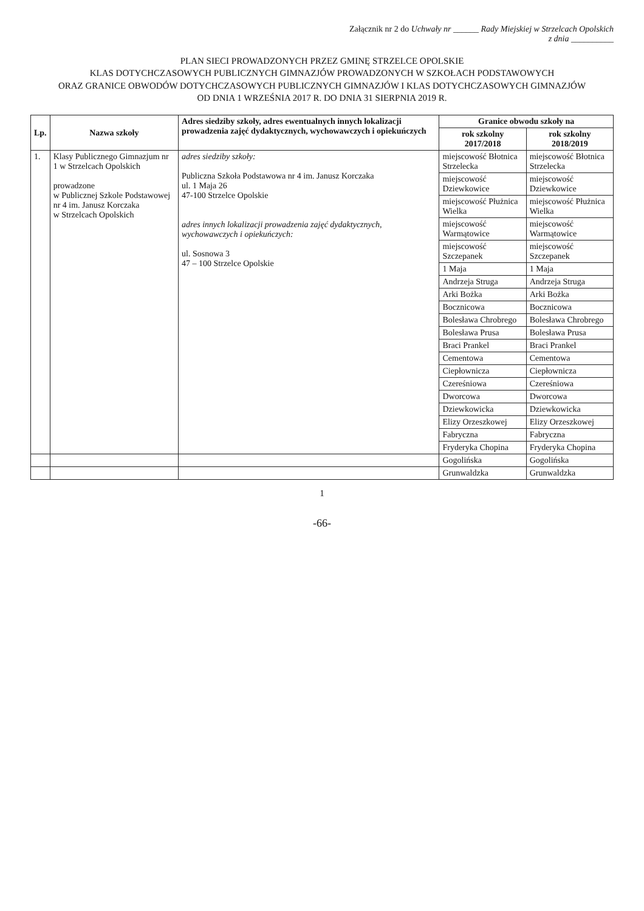Załącznik nr 2 do Uchwały nr ______ Rady Miejskiej w Strzelcach Opolskich
z dnia __________
PLAN SIECI PROWADZONYCH PRZEZ GMINĘ STRZELCE OPOLSKIE
KLAS DOTYCHCZASOWYCH PUBLICZNYCH GIMNAZJÓW PROWADZONYCH W SZKOŁACH PODSTAWOWYCH
ORAZ GRANICE OBWODÓW DOTYCHCZASOWYCH PUBLICZNYCH GIMNAZJÓW I KLAS DOTYCHCZASOWYCH GIMNAZJÓW
OD DNIA 1 WRZEŚNIA 2017 R. DO DNIA 31 SIERPNIA 2019 R.
| Lp. | Nazwa szkoły | Adres siedziby szkoły, adres ewentualnych innych lokalizacji prowadzenia zajęć dydaktycznych, wychowawczych i opiekuńczych | Granice obwodu szkoły na | |
| --- | --- | --- | --- | --- |
| | | | rok szkolny 2017/2018 | rok szkolny 2018/2019 |
| 1. | Klasy Publicznego Gimnazjum nr 1 w Strzelcach Opolskich prowadzone w Publicznej Szkole Podstawowej nr 4 im. Janusz Korczaka w Strzelcach Opolskich | adres siedziby szkoły: Publiczna Szkoła Podstawowa nr 4 im. Janusz Korczaka ul. 1 Maja 26 47-100 Strzelce Opolskie adres innych lokalizacji prowadzenia zajęć dydaktycznych, wychowawczych i opiekuńczych: ul. Sosnowa 3 47 – 100 Strzelce Opolskie | miejscowość Błotnica Strzelecka | miejscowość Błotnica Strzelecka |
| | | | miejscowość Dziewkowice | miejscowość Dziewkowice |
| | | | miejscowość Płużnica Wielka | miejscowość Płużnica Wielka |
| | | | miejscowość Warmątowice | miejscowość Warmątowice |
| | | | miejscowość Szczepanek | miejscowość Szczepanek |
| | | | 1 Maja | 1 Maja |
| | | | Andrzeja Struga | Andrzeja Struga |
| | | | Arki Bożka | Arki Bożka |
| | | | Bocznicowa | Bocznicowa |
| | | | Bolesława Chrobrego | Bolesława Chrobrego |
| | | | Bolesława Prusa | Bolesława Prusa |
| | | | Braci Prankel | Braci Prankel |
| | | | Cementowa | Cementowa |
| | | | Ciepłownicza | Ciepłownicza |
| | | | Czereśniowa | Czereśniowa |
| | | | Dworcowa | Dworcowa |
| | | | Dziewkowicka | Dziewkowicka |
| | | | Elizy Orzeszkowej | Elizy Orzeszkowej |
| | | | Fabryczna | Fabryczna |
| | | | Fryderyka Chopina | Fryderyka Chopina |
| | | | Gogolińska | Gogolińska |
| | | | Grunwaldzka | Grunwaldzka |
1
-66-